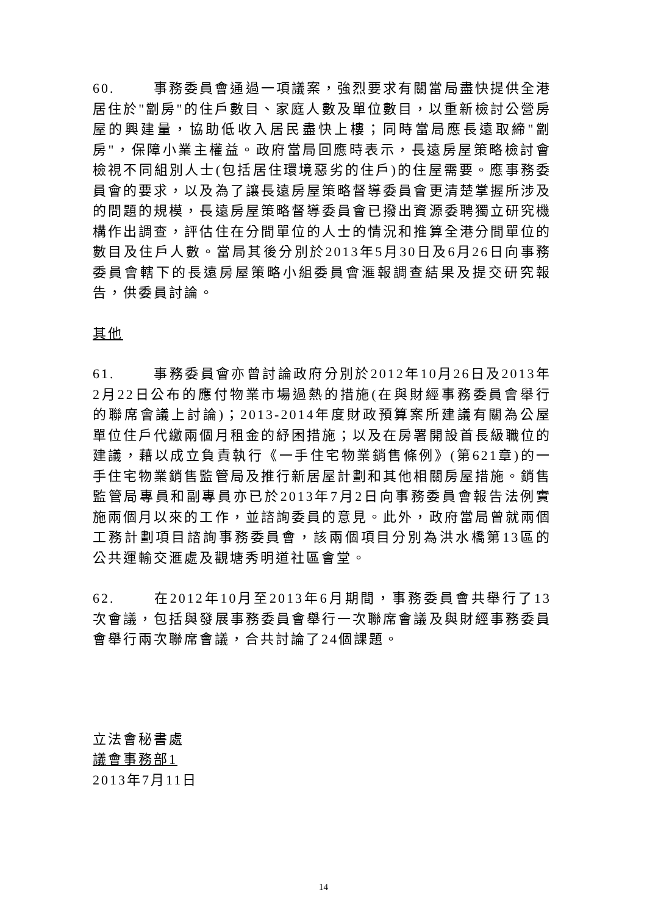60. 事務委員會通過一項議案，強烈要求有關當局盡快提供全港居住於"劏房"的住戶數目、家庭人數及單位數目，以重新檢討公營房屋的興建量，協助低收入居民盡快上樓；同時當局應長遠取締"劏房"，保障小業主權益。政府當局回應時表示，長遠房屋策略檢討會檢視不同組別人士(包括居住環境惡劣的住戶)的住屋需要。應事務委員會的要求，以及為了讓長遠房屋策略督導委員會更清楚掌握所涉及的問題的規模，長遠房屋策略督導委員會已撥出資源委聘獨立研究機構作出調查，評估住在分間單位的人士的情況和推算全港分間單位的數目及住戶人數。當局其後分別於2013年5月30日及6月26日向事務委員會轄下的長遠房屋策略小組委員會滙報調查結果及提交研究報告，供委員討論。
其他
61. 事務委員會亦曾討論政府分別於2012年10月26日及2013年2月22日公布的應付物業市場過熱的措施(在與財經事務委員會舉行的聯席會議上討論)；2013-2014年度財政預算案所建議有關為公屋單位住戶代繳兩個月租金的紓困措施；以及在房署開設首長級職位的建議，藉以成立負責執行《一手住宅物業銷售條例》(第621章)的一手住宅物業銷售監管局及推行新居屋計劃和其他相關房屋措施。銷售監管局專員和副專員亦已於2013年7月2日向事務委員會報告法例實施兩個月以來的工作，並諮詢委員的意見。此外，政府當局曾就兩個工務計劃項目諮詢事務委員會，該兩個項目分別為洪水橋第13區的公共運輸交滙處及觀塘秀明道社區會堂。
62. 在2012年10月至2013年6月期間，事務委員會共舉行了13次會議，包括與發展事務委員會舉行一次聯席會議及與財經事務委員會舉行兩次聯席會議，合共討論了24個課題。
立法會秘書處
議會事務部1
2013年7月11日
14